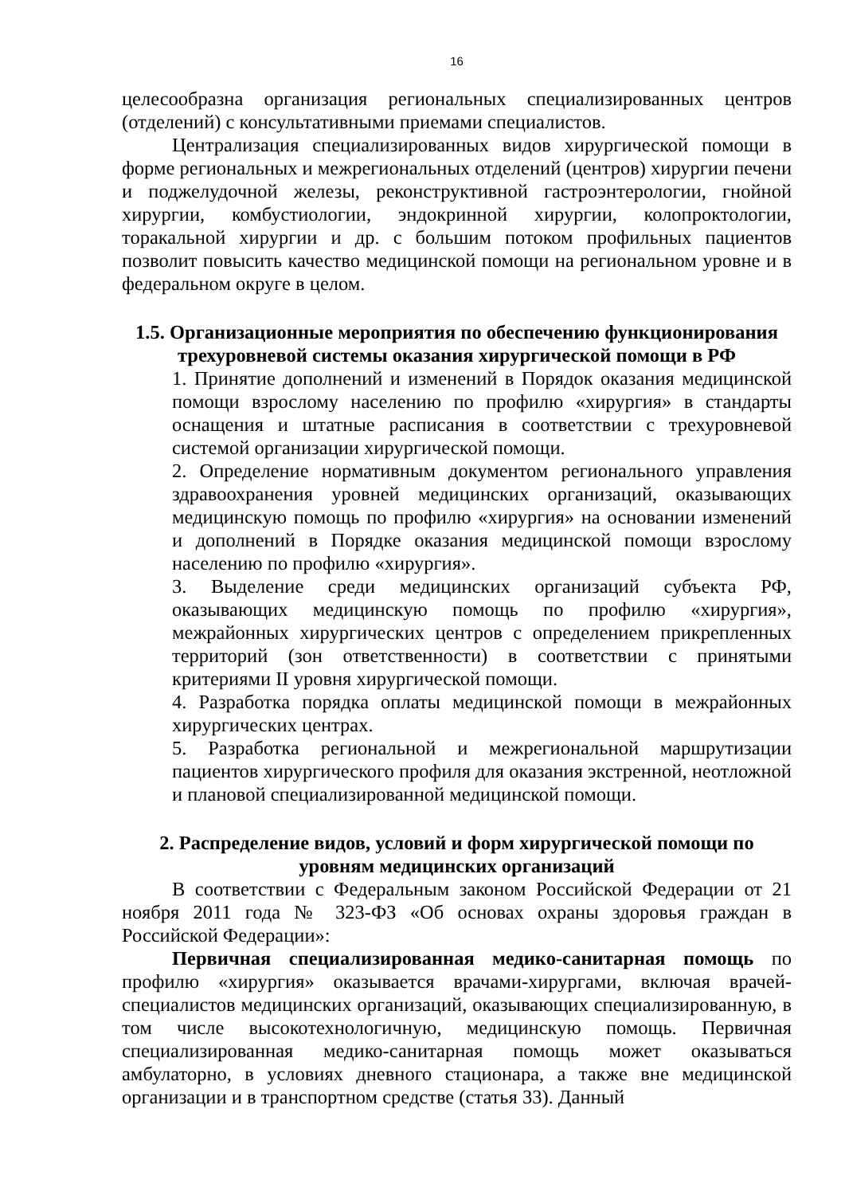16
целесообразна организация региональных специализированных центров (отделений) с консультативными приемами специалистов.
Централизация специализированных видов хирургической помощи в форме региональных и межрегиональных отделений (центров) хирургии печени и поджелудочной железы, реконструктивной гастроэнтерологии, гнойной хирургии, комбустиологии, эндокринной хирургии, колопроктологии, торакальной хирургии и др. с большим потоком профильных пациентов позволит повысить качество медицинской помощи на региональном уровне и в федеральном округе в целом.
1.5. Организационные мероприятия по обеспечению функционирования трехуровневой системы оказания хирургической помощи в РФ
1. Принятие дополнений и изменений в Порядок оказания медицинской помощи взрослому населению по профилю «хирургия» в стандарты оснащения и штатные расписания в соответствии с трехуровневой системой организации хирургической помощи.
2. Определение нормативным документом регионального управления здравоохранения уровней медицинских организаций, оказывающих медицинскую помощь по профилю «хирургия» на основании изменений и дополнений в Порядке оказания медицинской помощи взрослому населению по профилю «хирургия».
3. Выделение среди медицинских организаций субъекта РФ, оказывающих медицинскую помощь по профилю «хирургия», межрайонных хирургических центров с определением прикрепленных территорий (зон ответственности) в соответствии с принятыми критериями II уровня хирургической помощи.
4. Разработка порядка оплаты медицинской помощи в межрайонных хирургических центрах.
5. Разработка региональной и межрегиональной маршрутизации пациентов хирургического профиля для оказания экстренной, неотложной и плановой специализированной медицинской помощи.
2. Распределение видов, условий и форм хирургической помощи по уровням медицинских организаций
В соответствии с Федеральным законом Российской Федерации от 21 ноября 2011 года № 323-ФЗ «Об основах охраны здоровья граждан в Российской Федерации»:
Первичная специализированная медико-санитарная помощь по профилю «хирургия» оказывается врачами-хирургами, включая врачей-специалистов медицинских организаций, оказывающих специализированную, в том числе высокотехнологичную, медицинскую помощь. Первичная специализированная медико-санитарная помощь может оказываться амбулаторно, в условиях дневного стационара, а также вне медицинской организации и в транспортном средстве (статья 33). Данный